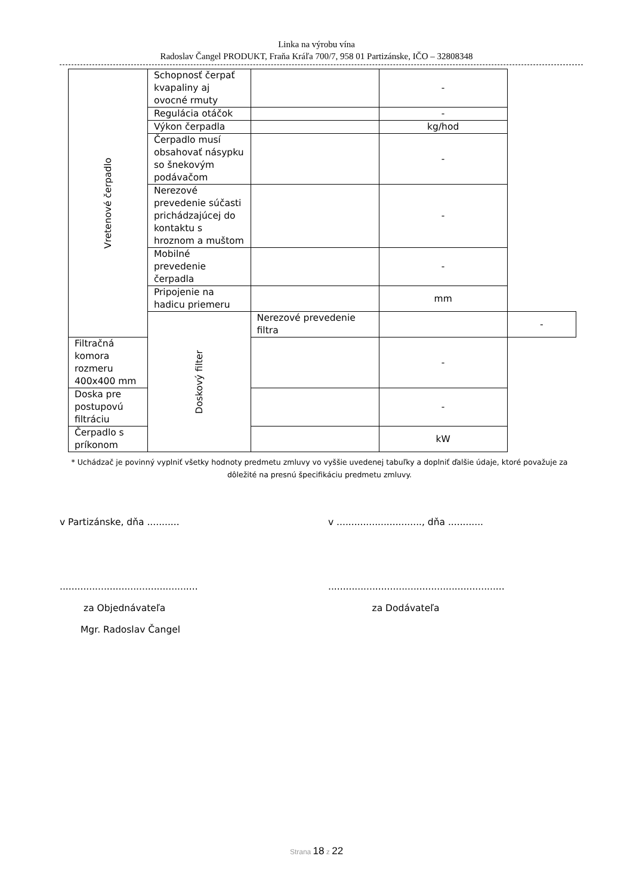Linka na výrobu vína
Radoslav Čangel PRODUKT, Fraňa Kráľa 700/7, 958 01 Partizánske, IČO – 32808348
| Vretenové čerpadlo | Schopnosť čerpať kvapaliny aj ovocné rmuty | | - | |
| | Regulácia otáčok | | - | |
| | Výkon čerpadla | | kg/hod | |
| | Čerpadlo musí obsahovať násypku so šnekovým podávačom | | - | |
| | Nerezové prevedenie súčasti prichádzajúcej do kontaktu s hroznom a muštom | | - | |
| | Mobilné prevedenie čerpadla | | - | |
| | Pripojenie na hadicu priemeru | | mm | |
| | Doskový filter | Nerezové prevedenie filtra | | - |
| Filtračná komora rozmeru 400x400 mm | | | - | |
| Doska pre postupovú filtráciu | | | - | |
| Čerpadlo s príkonom | | | kW | |
* Uchádzač je povinný vyplniť všetky hodnoty predmetu zmluvy vo vyššie uvedenej tabuľky a doplniť ďalšie údaje, ktoré považuje za dôležité na presnú špecifikáciu predmetu zmluvy.
v Partizánske, dňa ........... v ............................., dňa ............
............................................... ............................................................
za Objednávateľa za Dodávateľa
Mgr. Radoslav Čangel
Strana 18 z 22